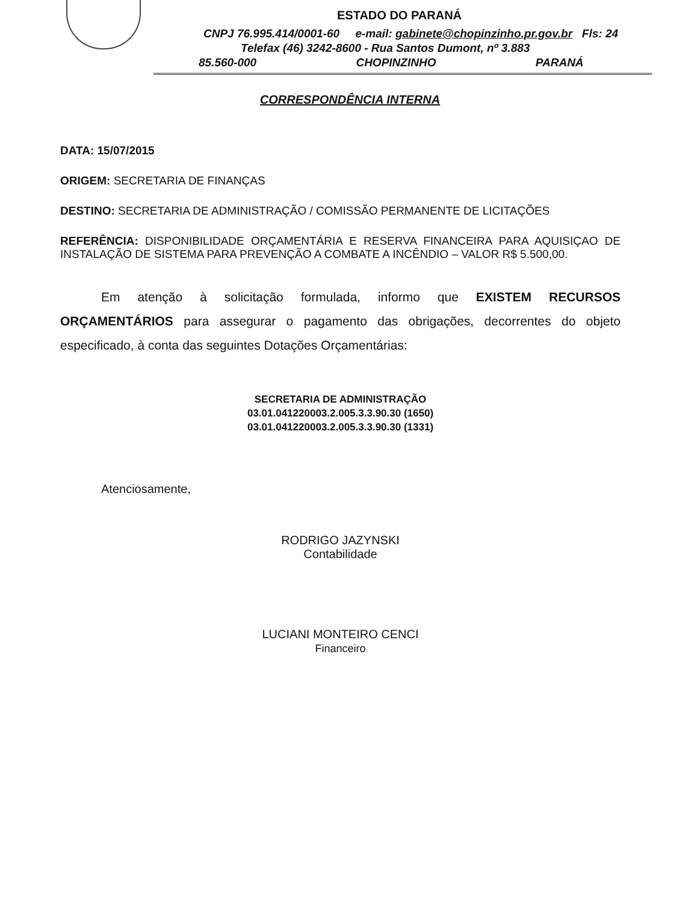ESTADO DO PARANÁ
CNPJ 76.995.414/0001-60 e-mail: gabinete@chopinzinho.pr.gov.br Fls: 24
Telefax (46) 3242-8600 - Rua Santos Dumont, nº 3.883
85.560-000 CHOPINZINHO PARANÁ
CORRESPONDÊNCIA INTERNA
DATA: 15/07/2015
ORIGEM: SECRETARIA DE FINANÇAS
DESTINO: SECRETARIA DE ADMINISTRAÇÃO / COMISSÃO PERMANENTE DE LICITAÇÕES
REFERÊNCIA: DISPONIBILIDADE ORÇAMENTÁRIA E RESERVA FINANCEIRA PARA AQUISIÇAO DE INSTALAÇÃO DE SISTEMA PARA PREVENÇÃO A COMBATE A INCÊNDIO – VALOR R$ 5.500,00.
Em atenção à solicitação formulada, informo que EXISTEM RECURSOS ORÇAMENTÁRIOS para assegurar o pagamento das obrigações, decorrentes do objeto especificado, à conta das seguintes Dotações Orçamentárias:
SECRETARIA DE ADMINISTRAÇÃO
03.01.041220003.2.005.3.3.90.30 (1650)
03.01.041220003.2.005.3.3.90.30 (1331)
Atenciosamente,
RODRIGO JAZYNSKI
Contabilidade
LUCIANI MONTEIRO CENCI
Financeiro